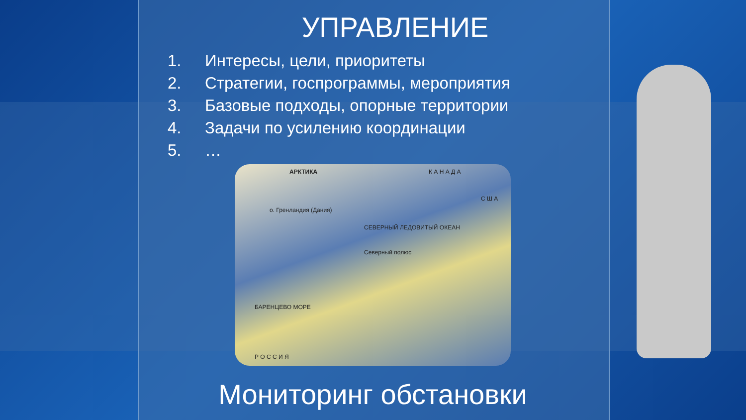УПРАВЛЕНИЕ
1. Интересы, цели, приоритеты
2. Стратегии, госпрограммы, мероприятия
3. Базовые подходы, опорные территории
4. Задачи по усилению координации
5. …
АРКТИКА К А Н А Д А
С Ш А
о. Гренландия (Дания)
СЕВЕРНЫЙ ЛЕДОВИТЫЙ ОКЕАН
Северный полюс
БАРЕНЦЕВО МОРЕ
Р О С С И Я
Мониторинг обстановки